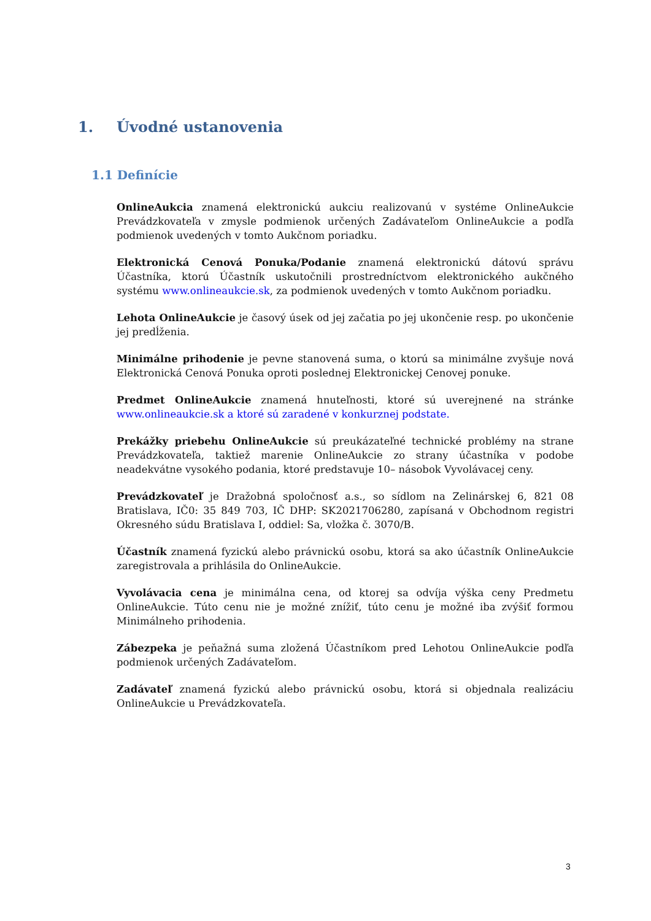1. Úvodné ustanovenia
1.1 Definície
OnlineAukcia znamená elektronickú aukciu realizovanú v systéme OnlineAukcie Prevádzkovateľa v zmysle podmienok určených Zadávateľom OnlineAukcie a podľa podmienok uvedených v tomto Aukčnom poriadku.
Elektronická Cenová Ponuka/Podanie znamená elektronickú dátovú správu Účastníka, ktorú Účastník uskutočnili prostredníctvom elektronického aukčného systému www.onlineaukcie.sk, za podmienok uvedených v tomto Aukčnom poriadku.
Lehota OnlineAukcie je časový úsek od jej začatia po jej ukončenie resp. po ukončenie jej predĺženia.
Minimálne prihodenie je pevne stanovená suma, o ktorú sa minimálne zvyšuje nová Elektronická Cenová Ponuka oproti poslednej Elektronickej Cenovej ponuke.
Predmet OnlineAukcie znamená hnuteľnosti, ktoré sú uverejnené na stránke www.onlineaukcie.sk a ktoré sú zaradené v konkurznej podstate.
Prekážky priebehu OnlineAukcie sú preukázateľné technické problémy na strane Prevádzkovateľa, taktiež marenie OnlineAukcie zo strany účastníka v podobe neadekvátne vysokého podania, ktoré predstavuje 10– násobok Vyvolávacej ceny.
Prevádzkovateľ je Dražobná spoločnosť a.s., so sídlom na Zelinárskej 6, 821 08 Bratislava, IČ0: 35 849 703, IČ DHP: SK2021706280, zapísaná v Obchodnom registri Okresného súdu Bratislava I, oddiel: Sa, vložka č. 3070/B.
Účastník znamená fyzickú alebo právnickú osobu, ktorá sa ako účastník OnlineAukcie zaregistrovala a prihlásila do OnlineAukcie.
Vyvolávacia cena je minimálna cena, od ktorej sa odvíja výška ceny Predmetu OnlineAukcie. Túto cenu nie je možné znížiť, túto cenu je možné iba zvýšiť formou Minimálneho prihodenia.
Zábezpeka je peňažná suma zložená Účastníkom pred Lehotou OnlineAukcie podľa podmienok určených Zadávateľom.
Zadávateľ znamená fyzickú alebo právnickú osobu, ktorá si objednala realizáciu OnlineAukcie u Prevádzkovateľa.
3